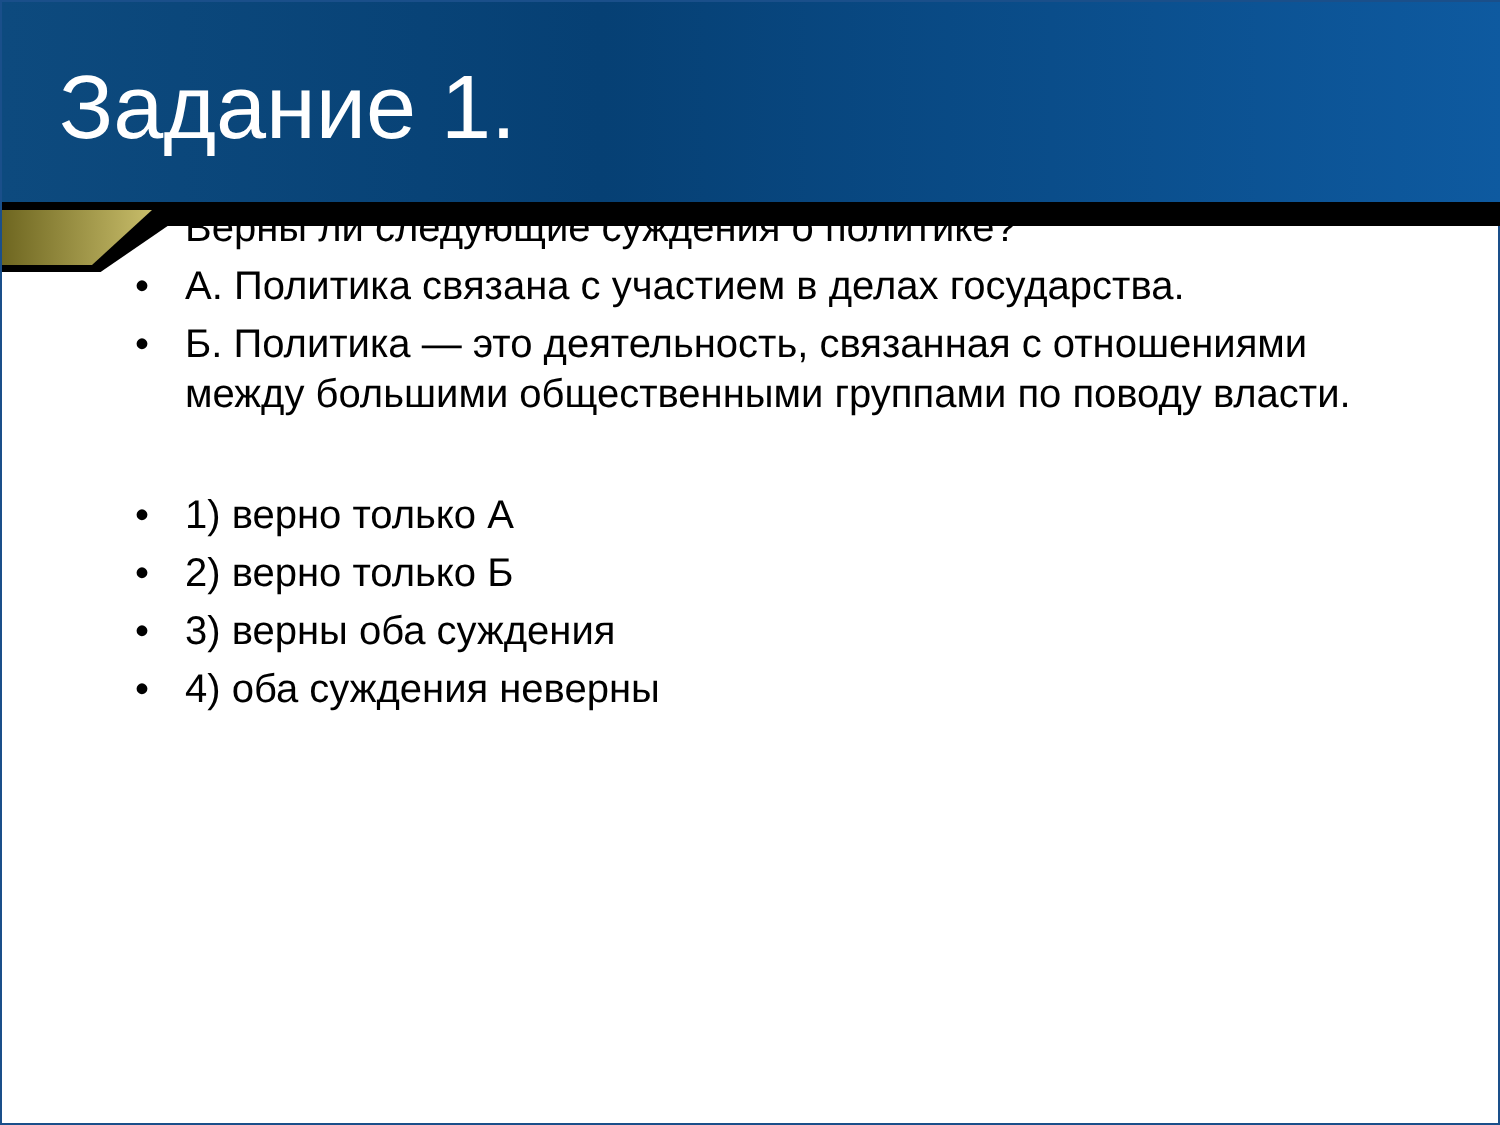Задание 1.
• Верны ли следующие суждения о политике?
• А. Политика связана с участием в делах государства.
• Б. Политика — это деятельность, связанная с отношениями между большими общественными группами по поводу власти.
• 1) верно только А
• 2) верно только Б
• 3) верны оба суждения
• 4) оба суждения неверны